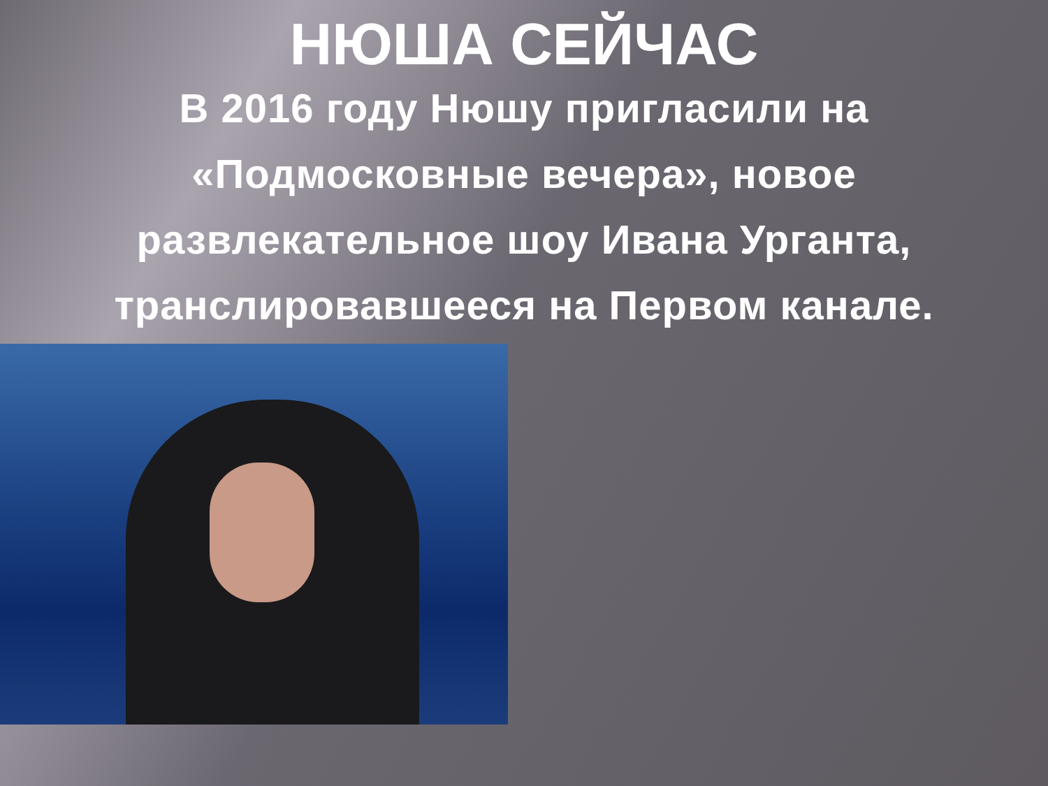НЮША СЕЙЧАС
В 2016 году Нюшу пригласили на «Подмосковные вечера», новое развлекательное шоу Ивана Урганта, транслировавшееся на Первом канале.